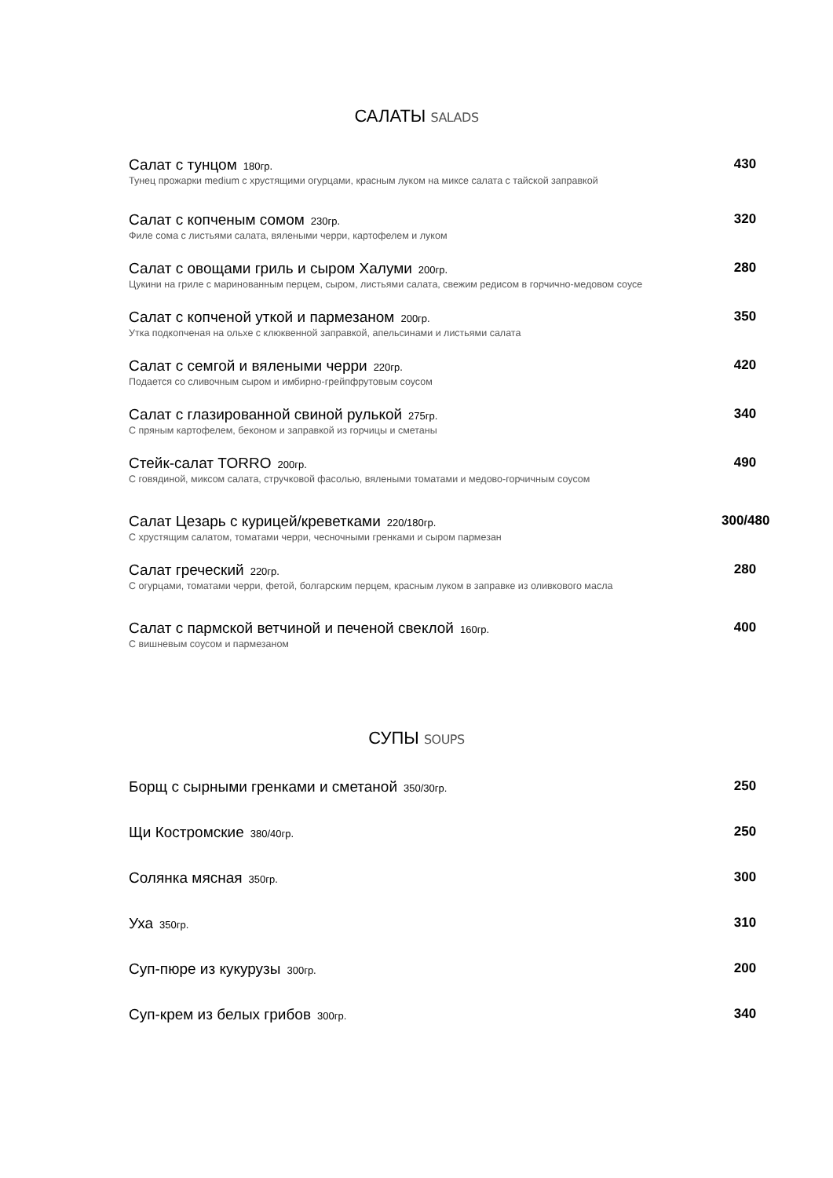САЛАТЫ SALADS
Салат с тунцом 180гр.
Тунец прожарки medium с хрустящими огурцами, красным луком на миксе салата с тайской заправкой
430
Салат с копченым сомом 230гр.
Филе сома с листьями салата, вялеными черри, картофелем и луком
320
Салат с овощами гриль и сыром Халуми 200гр.
Цукини на гриле с маринованным перцем, сыром, листьями салата, свежим редисом в горчично-медовом соусе
280
Салат с копченой уткой и пармезаном 200гр.
Утка подкопченая на ольхе с клюквенной заправкой, апельсинами и листьями салата
350
Салат с семгой и вялеными черри 220гр.
Подается со сливочным сыром и имбирно-грейпфрутовым соусом
420
Салат с глазированной свиной рулькой 275гр.
С пряным картофелем, беконом и заправкой из горчицы и сметаны
340
Стейк-салат TORRO 200гр.
С говядиной, миксом салата, стручковой фасолью, вялеными томатами и медово-горчичным соусом
490
Салат Цезарь с курицей/креветками 220/180гр.
С хрустящим салатом, томатами черри, чесночными гренками и сыром пармезан
300/480
Салат греческий 220гр.
С огурцами, томатами черри, фетой, болгарским перцем, красным луком в заправке из оливкового масла
280
Салат с пармской ветчиной и печеной свеклой 160гр.
С вишневым соусом и пармезаном
400
СУПЫ SOUPS
Борщ с сырными гренками и сметаной 350/30гр.
250
Щи Костромские 380/40гр.
250
Солянка мясная 350гр.
300
Уха 350гр.
310
Суп-пюре из кукурузы 300гр.
200
Суп-крем из белых грибов 300гр.
340